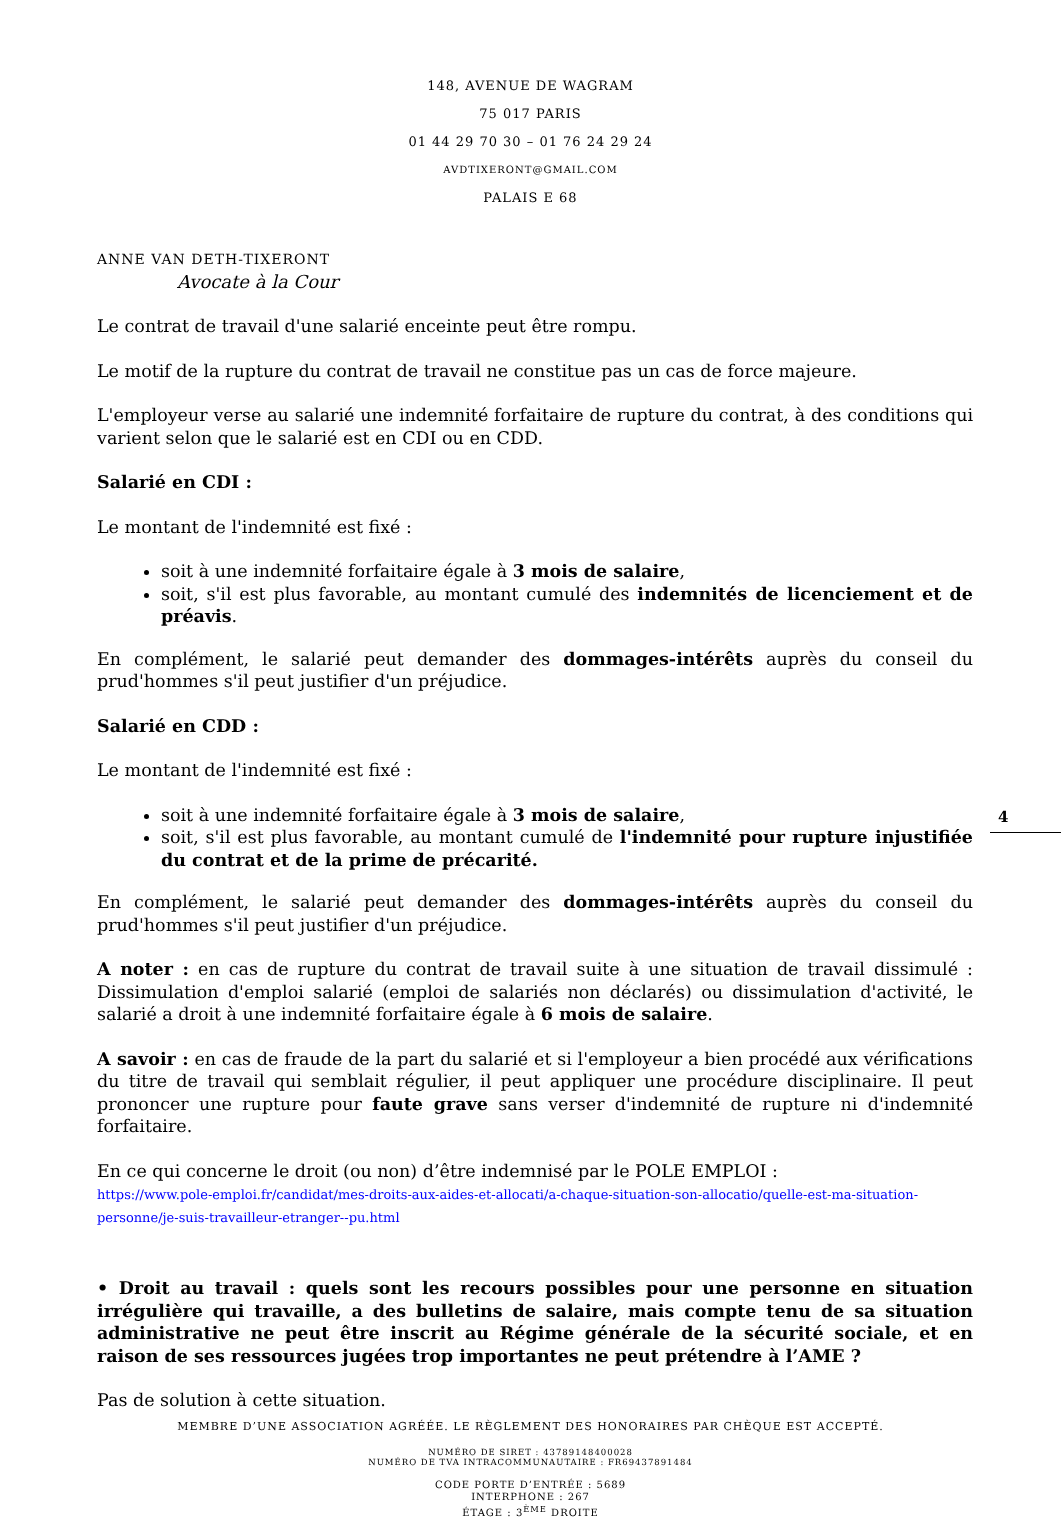148, AVENUE DE WAGRAM
75 017 PARIS
01 44 29 70 30 – 01 76 24 29 24
AVDTIXERONT@GMAIL.COM
PALAIS E 68
ANNE VAN DETH-TIXERONT
Avocate à la Cour
Le contrat de travail d'une salarié enceinte peut être rompu.
Le motif de la rupture du contrat de travail ne constitue pas un cas de force majeure.
L'employeur verse au salarié une indemnité forfaitaire de rupture du contrat, à des conditions qui varient selon que le salarié est en CDI ou en CDD.
Salarié en CDI :
Le montant de l'indemnité est fixé :
soit à une indemnité forfaitaire égale à 3 mois de salaire,
soit, s'il est plus favorable, au montant cumulé des indemnités de licenciement et de préavis.
En complément, le salarié peut demander des dommages-intérêts auprès du conseil du prud'hommes s'il peut justifier d'un préjudice.
Salarié en CDD :
Le montant de l'indemnité est fixé :
soit à une indemnité forfaitaire égale à 3 mois de salaire,
soit, s'il est plus favorable, au montant cumulé de l'indemnité pour rupture injustifiée du contrat et de la prime de précarité.
En complément, le salarié peut demander des dommages-intérêts auprès du conseil du prud'hommes s'il peut justifier d'un préjudice.
A noter : en cas de rupture du contrat de travail suite à une situation de travail dissimulé : Dissimulation d'emploi salarié (emploi de salariés non déclarés) ou dissimulation d'activité, le salarié a droit à une indemnité forfaitaire égale à 6 mois de salaire.
A savoir : en cas de fraude de la part du salarié et si l'employeur a bien procédé aux vérifications du titre de travail qui semblait régulier, il peut appliquer une procédure disciplinaire. Il peut prononcer une rupture pour faute grave sans verser d'indemnité de rupture ni d'indemnité forfaitaire.
En ce qui concerne le droit (ou non) d’être indemnisé par le POLE EMPLOI :
https://www.pole-emploi.fr/candidat/mes-droits-aux-aides-et-allocati/a-chaque-situation-son-allocatio/quelle-est-ma-situation-personne/je-suis-travailleur-etranger--pu.html
• Droit au travail : quels sont les recours possibles pour une personne en situation irrégulière qui travaille, a des bulletins de salaire, mais compte tenu de sa situation administrative ne peut être inscrit au Régime générale de la sécurité sociale, et en raison de ses ressources jugées trop importantes ne peut prétendre à l’AME ?
Pas de solution à cette situation.
4
MEMBRE D’UNE ASSOCIATION AGRÉÉE. LE RÈGLEMENT DES HONORAIRES PAR CHÈQUE EST ACCEPTÉ.
NUMÉRO DE SIRET : 43789148400028
NUMÉRO DE TVA INTRACOMMUNAUTAIRE : FR69437891484
CODE PORTE D’ENTRÉE : 5689
INTERPHONE : 267
ÉTAGE : 3<sup>ÈME</sup> DROITE